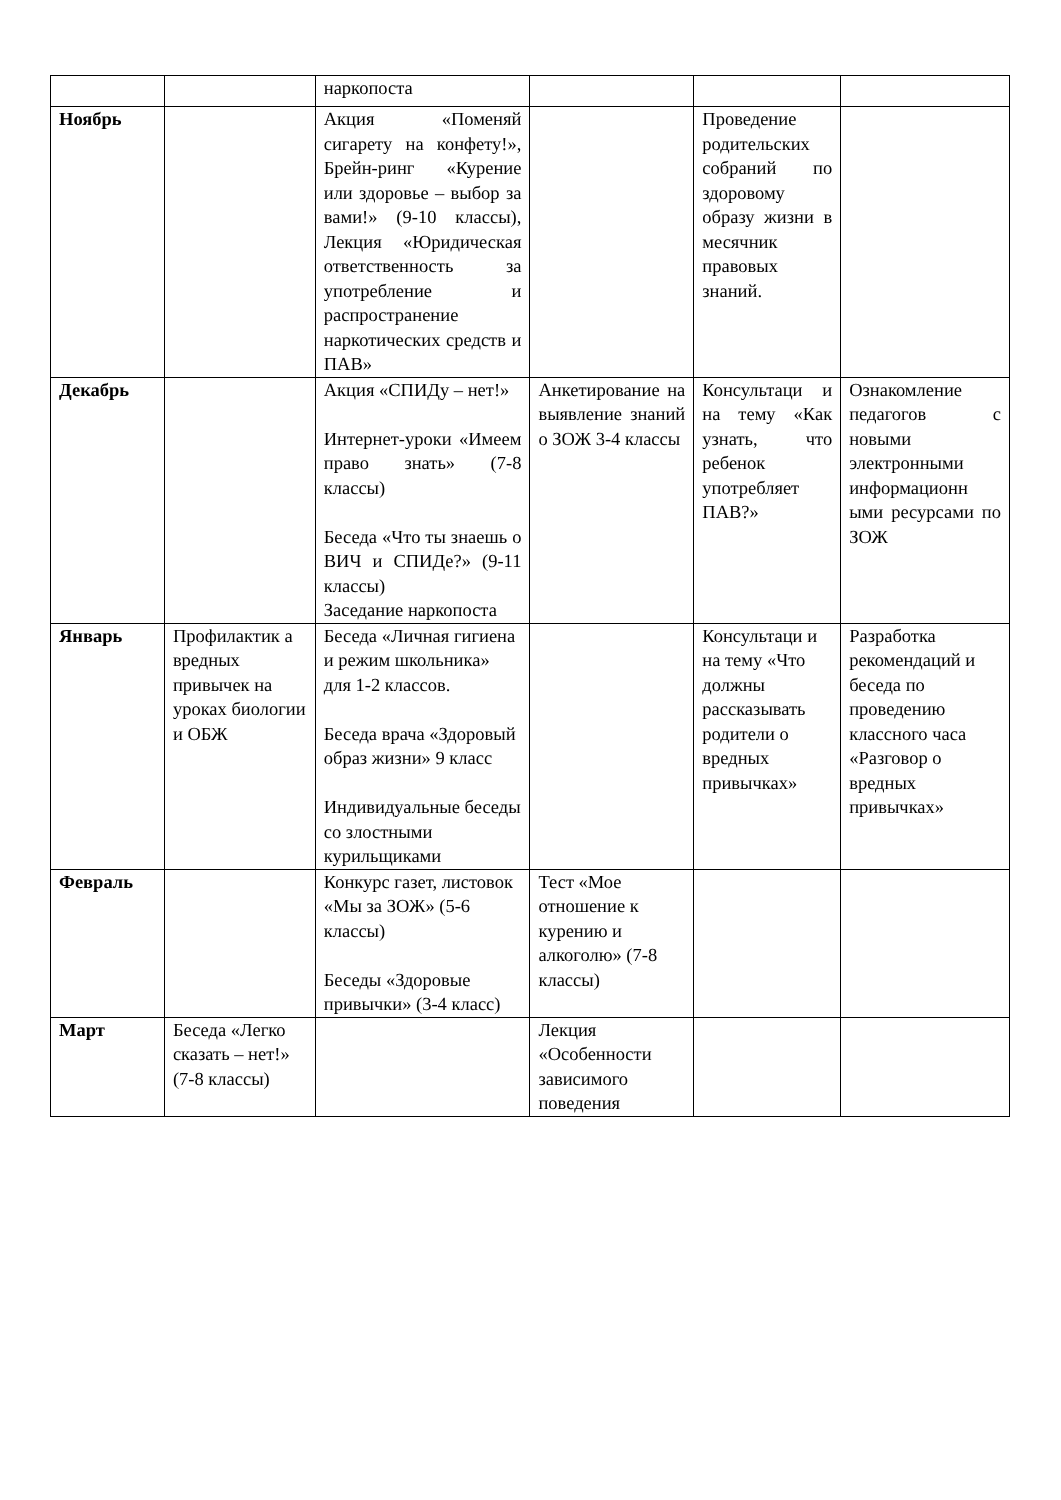| | | наркопоста | | | |
| Ноябрь | | Акция «Поменяй сигарету на конфету!», Брейн-ринг «Курение или здоровье – выбор за вами!» (9-10 классы), Лекция «Юридическая ответственность за употребление и распространение наркотических средств и ПАВ» | | Проведение родительских собраний по здоровому образу жизни в месячник правовых знаний. | |
| Декабрь | | Акция «СПИДу – нет!» Интернет-уроки «Имеем право знать» (7-8 классы) Беседа «Что ты знаешь о ВИЧ и СПИДе?» (9-11 классы) Заседание наркопоста | Анкетирование на выявление знаний о ЗОЖ 3-4 классы | Консультаци и на тему «Как узнать, что ребенок употребляет ПАВ?» | Ознакомление педагогов с новыми электронными информационн ыми ресурсами по ЗОЖ |
| Январь | Профилактик а вредных привычек на уроках биологии и ОБЖ | Беседа «Личная гигиена и режим школьника» для 1-2 классов. Беседа врача «Здоровый образ жизни» 9 класс Индивидуальные беседы со злостными курильщиками | | Консультаци и на тему «Что должны рассказывать родители о вредных привычках» | Разработка рекомендаций и беседа по проведению классного часа «Разговор о вредных привычках» |
| Февраль | | Конкурс газет, листовок «Мы за ЗОЖ» (5-6 классы) Беседы «Здоровые привычки» (3-4 класс) | Тест «Мое отношение к курению и алкоголю» (7-8 классы) | | |
| Март | Беседа «Легко сказать – нет!» (7-8 классы) | | Лекция «Особенности зависимого поведения | | |